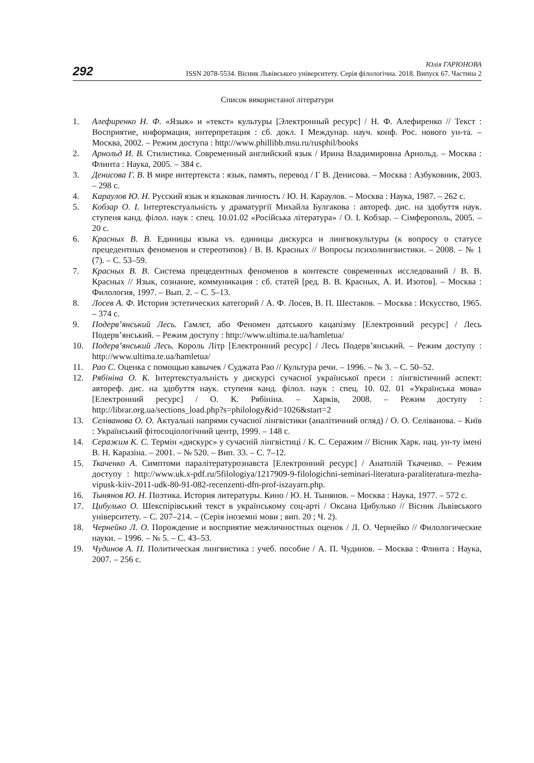292
Юлія ГАРЮНОВА
ISSN 2078-5534. Вісник Львівського університету. Серія філологічна. 2018. Випуск 67. Частина 2
Список використаної літератури
1. Алефиренко Н. Ф. «Язык» и «текст» культуры [Электронный ресурс] / Н. Ф. Алефиренко // Текст : Восприятие, информация, интерпретация : сб. докл. I Междунар. науч. конф. Рос. нового ун-та. – Москва, 2002. – Режим доступа : http://www.phillibb.msu.ru/rusphil/books
2. Арнольд И. В. Стилистика. Современный английский язык / Ирина Владимировна Арнольд. – Москва : Флинта : Наука, 2005. – 384 с.
3. Денисова Г. В. В мире интертекста : язык, память, перевод / Г В. Денисова. – Москва : Азбуковник, 2003. – 298 с.
4. Караулов Ю. Н. Русский язык и языковая личность / Ю. Н. Караулов. – Москва : Наука, 1987. – 262 с.
5. Кобзар О. І. Інтертекстуальність у драматургії Михайла Булгакова : автореф. дис. на здобуття наук. ступеня канд. філол. наук : спец. 10.01.02 «Російська література» / О. І. Кобзар. – Сімферополь, 2005. – 20 с.
6. Красных В. В. Единицы языка vs. единицы дискурса и лингвокультуры (к вопросу о статусе прецедентных феноменов и стереотипов) / В. В. Красных // Вопросы психолингвистики. – 2008. – № 1 (7). – С. 53–59.
7. Красных В. В. Система прецедентных феноменов в контексте современных исследований / В. В. Красных // Язык, сознание, коммуникация : сб. статей [ред. В. В. Красных, А. И. Изотов]. – Москва : Филология, 1997. – Вып. 2. – С. 5–13.
8. Лосев А. Ф. История эстетических категорий / А. Ф. Лосев, В. П. Шестаков. – Москва : Искусство, 1965. – 374 с.
9. Подерв’янський Лесь. Гамлєт, або Феномен датського кацапізму [Електронний ресурс] / Лесь Подерв’янський. – Режим доступу : http://www.ultima.te.ua/hamletua/
10. Подерв’янський Лесь. Король Літр [Електронний ресурс] / Лесь Подерв’янський. – Режим доступу : http://www.ultima.te.ua/hamletua/
11. Рао С. Оценка с помощью кавычек / Суджата Рао // Культура речи. – 1996. – № 3. – С. 50–52.
12. Рябініна О. К. Інтертекстуальність у дискурсі сучасної української преси : лінгвістичний аспект: автореф. дис. на здобуття наук. ступеня канд. філол. наук : спец. 10. 02. 01 «Українська мова» [Електронний ресурс] / О. К. Рябініна. – Харків, 2008. – Режим доступу : http://librar.org.ua/sections_load.php?s=philology&id=1026&start=2
13. Селіванова О. О. Актуальні напрями сучасної лінгвістики (аналітичний огляд) / О. О. Селіванова. – Київ : Український фітосоціологічний центр, 1999. – 148 с.
14. Серажим К. С. Термін «дискурс» у сучасній лінгвістиці / К. С. Серажим // Вісник Харк. нац. ун-ту імені В. Н. Каразіна. – 2001. – № 520. – Вип. 33. – С. 7–12.
15. Ткаченко А. Симптоми паралітературознавста [Електронний ресурс] / Анатолій Ткаченко. – Режим доступу : http://www.uk.x-pdf.ru/5filologiya/1217909-9-filologichni-seminari-literatura-paraliteratura-mezha-vipusk-kiiv-2011-udk-80-91-082-recenzenti-dfn-prof-iszayarn.php.
16. Тынянов Ю. Н. Поэтика. История литературы. Кино / Ю. Н. Тынянов. – Москва : Наука, 1977. – 572 с.
17. Цибулько О. Шекспірівський текст в українському соц-арті / Оксана Цибулько // Вісник Львівського університету. – С. 207–214. – (Серія іноземні мови ; вип. 20 ; Ч. 2).
18. Чернейко Л. О. Порождение и восприятие межличностных оценок / Л. О. Чернейко // Филологические науки. – 1996. – № 5. – С. 43–53.
19. Чудинов А. П. Политическая лингвистика : учеб. пособие / А. П. Чудинов. – Москва : Флинта : Наука, 2007. – 256 с.